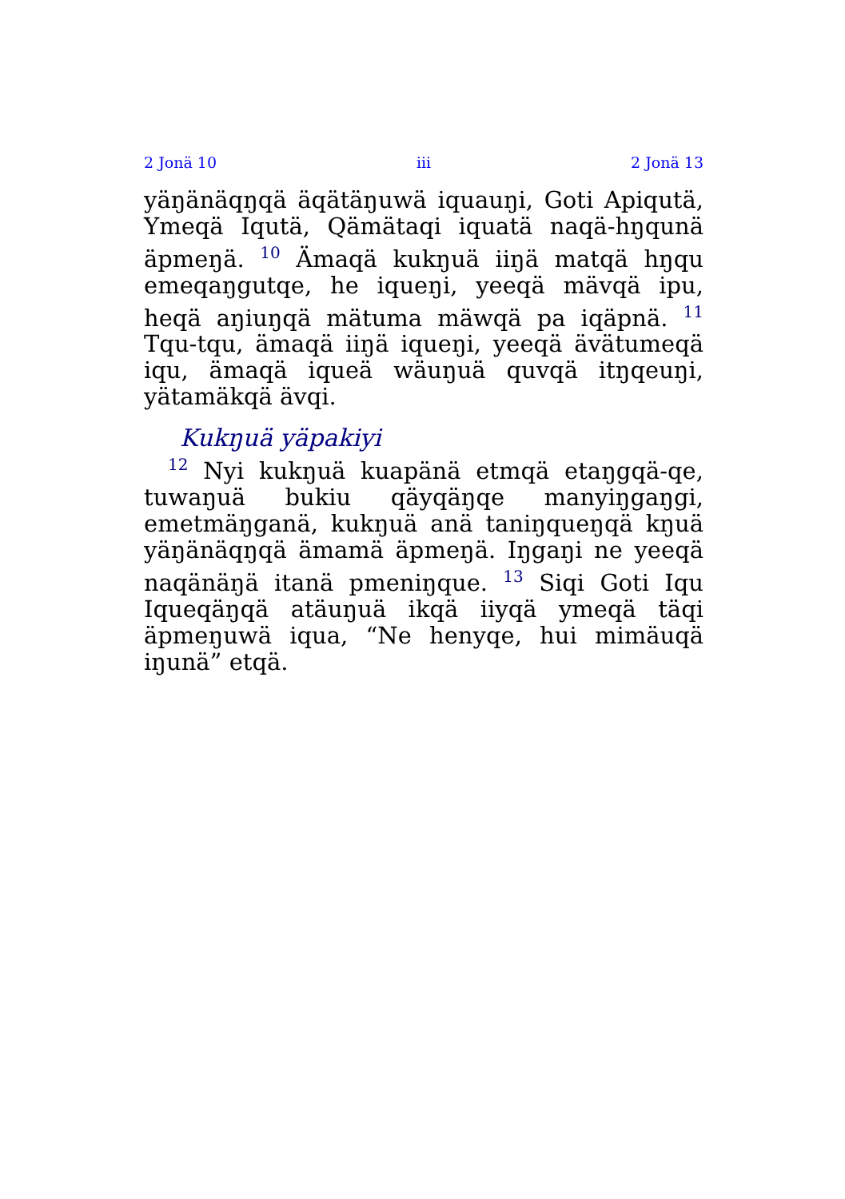2 Jonä 10 iii 2 Jonä 13
yäŋänäqŋqä äqätäŋuwä iquauŋi, Goti Apiqutä, Ymeqä Iqutä, Qämätaqi iquatä naqä-hŋqunä äpmeŋä. <sup>10</sup> Ämaqä kukŋuä iiŋä matqä hŋqu emeqaŋgutqe, he iqueŋi, yeeqä mävqä ipu, heqä aŋiuŋqä mätuma mäwqä pa iqäpnä. <sup>11</sup> Tqu-tqu, ämaqä iiŋä iqueŋi, yeeqä ävätumeqä iqu, ämaqä iqueä wäuŋuä quvqä itŋqeuŋi, yätamäkqä ävqi.
Kukŋuä yäpakiyi
<sup>12</sup> Nyi kukŋuä kuapänä etmqä etaŋgqä-qe, tuwaŋuä bukiu qäyqäŋqe manyiŋgaŋgi, emetmäŋganä, kukŋuä anä taniŋqueŋqä kŋuä yäŋänäqŋqä ämamä äpmeŋä. Iŋgaŋi ne yeeqä naqänäŋä itanä pmeniŋque. <sup>13</sup> Siqi Goti Iqu Iqueqäŋqä atäuŋuä ikqä iiyqä ymeqä täqi äpmeŋuwä iqua, “Ne henyqe, hui mimäuqä iŋunä” etqä.